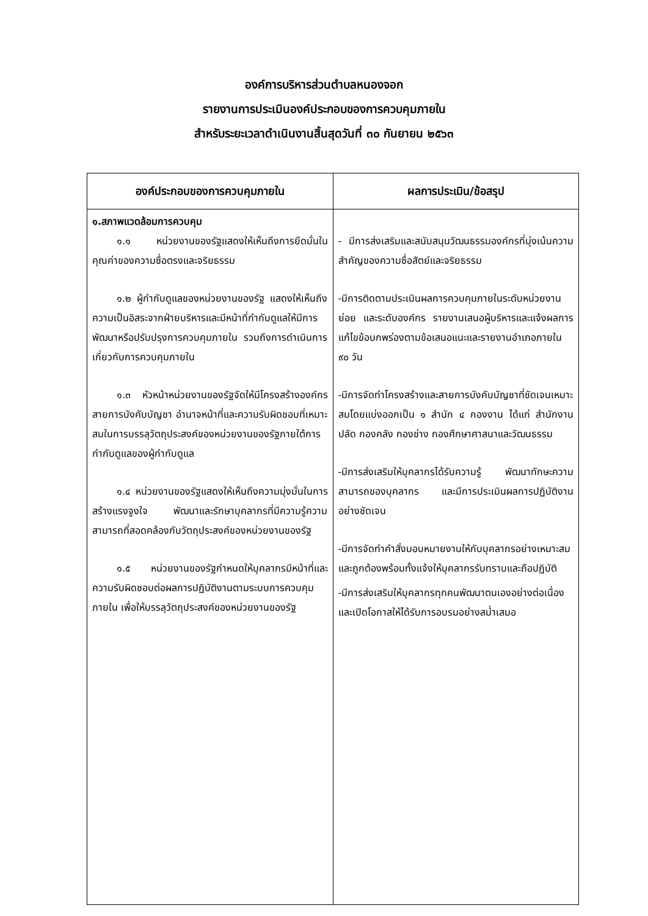องค์การบริหารส่วนตำบลหนองจอก
รายงานการประเมินองค์ประกอบของการควบคุมภายใน
สำหรับระยะเวลาดำเนินงานสิ้นสุดวันที่ ๓๐ กันยายน ๒๕๖๓
| องค์ประกอบของการควบคุมภายใน | ผลการประเมิน/ข้อสรุป |
| --- | --- |
| ๑.สภาพแวดล้อมการควบคุม ๑.๑ หน่วยงานของรัฐแสดงให้เห็นถึงการยึดมั่นในคุณค่าของความซื่อตรงและจริยธรรม ๑.๒ ผู้กำกับดูแลของหน่วยงานของรัฐ แสดงให้เห็นถึงความเป็นอิสระจากฝ่ายบริหารและมีหน้าที่กำกับดูแลให้มีการพัฒนาหรือปรับปรุงการควบคุมภายใน รวมถึงการดำเนินการเกี่ยวกับการควบคุมภายใน ๑.๓ หัวหน้าหน่วยงานของรัฐจัดให้มีโครงสร้างองค์กร สายการบังคับบัญชา อำนาจหน้าที่และความรับผิดชอบที่เหมาะสมในการบรรลุวัตถุประสงค์ของหน่วยงานของรัฐภายใต้การกำกับดูแลของผู้กำกับดูแล ๑.๔ หน่วยงานของรัฐแสดงให้เห็นถึงความมุ่งมั่นในการสร้างแรงจูงใจ พัฒนาและรักษาบุคลากรที่มีความรู้ความสามารถที่สอดคล้องกับวัตถุประสงค์ของหน่วยงานของรัฐ ๑.๕ หน่วยงานของรัฐกำหนดให้บุคลากรมีหน้าที่และความรับผิดชอบต่อผลการปฏิบัติงานตามระบบการควบคุมภายใน เพื่อให้บรรลุวัตถุประสงค์ของหน่วยงานของรัฐ | - มีการส่งเสริมและสนับสนุนวัฒนธรรมองค์กรที่มุ่งเน้นความสำคัญของความซื่อสัตย์และจริยธรรม -มีการติดตามประเมินผลการควบคุมภายในระดับหน่วยงานย่อย และระดับองค์กร รายงานเสนอผู้บริหารและแจ้งผลการแก้ไขข้อบกพร่องตามข้อเสนอแนะและรายงานอำเภอภายใน ๙๐ วัน -มีการจัดทำโครงสร้างและสายการบังคับบัญชาที่ชัดเจนเหมาะสมโดยแบ่งออกเป็น ๑ สำนัก ๔ กองงาน ได้แก่ สำนักงานปลัด กองคลัง กองช่าง กองศึกษาศาสนาและวัฒนธรรม -มีการส่งเสริมให้บุคลากรได้รับความรู้ พัฒนาทักษะความสามารถของบุคลากร และมีการประเมินผลการปฏิบัติงานอย่างชัดเจน -มีการจัดทำคำสั่งมอบหมายงานให้กับบุคลากรอย่างเหมาะสมและถูกต้องพร้อมทั้งแจ้งให้บุคลากรรับทราบและถือปฏิบัติ -มีการส่งเสริมให้บุคลากรทุกคนพัฒนาตนเองอย่างต่อเนื่องและเปิดโอกาสให้ได้รับการอบรมอย่างสม่ำเสมอ |